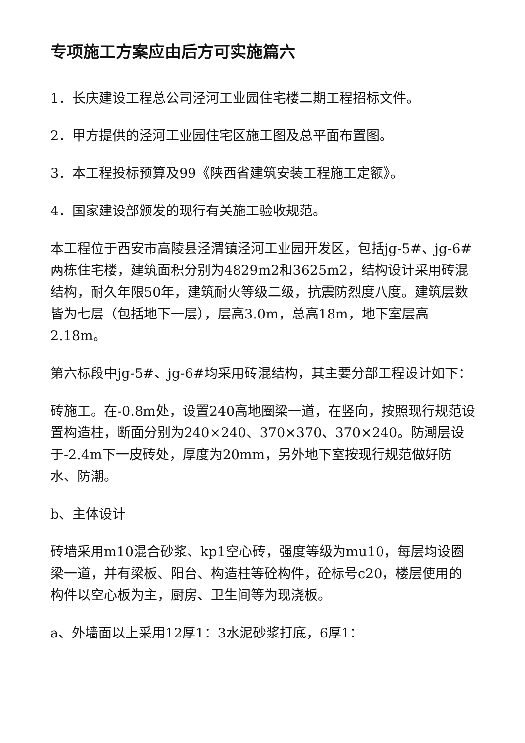专项施工方案应由后方可实施篇六
1．长庆建设工程总公司泾河工业园住宅楼二期工程招标文件。
2．甲方提供的泾河工业园住宅区施工图及总平面布置图。
3．本工程投标预算及99《陕西省建筑安装工程施工定额》。
4．国家建设部颁发的现行有关施工验收规范。
本工程位于西安市高陵县泾渭镇泾河工业园开发区，包括jg-5#、jg-6#两栋住宅楼，建筑面积分别为4829m2和3625m2，结构设计采用砖混结构，耐久年限50年，建筑耐火等级二级，抗震防烈度八度。建筑层数皆为七层（包括地下一层），层高3.0m，总高18m，地下室层高2.18m。
第六标段中jg-5#、jg-6#均采用砖混结构，其主要分部工程设计如下：
砖施工。在-0.8m处，设置240高地圈梁一道，在竖向，按照现行规范设置构造柱，断面分别为240×240、370×370、370×240。防潮层设于-2.4m下一皮砖处，厚度为20mm，另外地下室按现行规范做好防水、防潮。
b、主体设计
砖墙采用m10混合砂浆、kp1空心砖，强度等级为mu10，每层均设圈梁一道，并有梁板、阳台、构造柱等砼构件，砼标号c20，楼层使用的构件以空心板为主，厨房、卫生间等为现浇板。
a、外墙面以上采用12厚1：3水泥砂浆打底，6厚1：